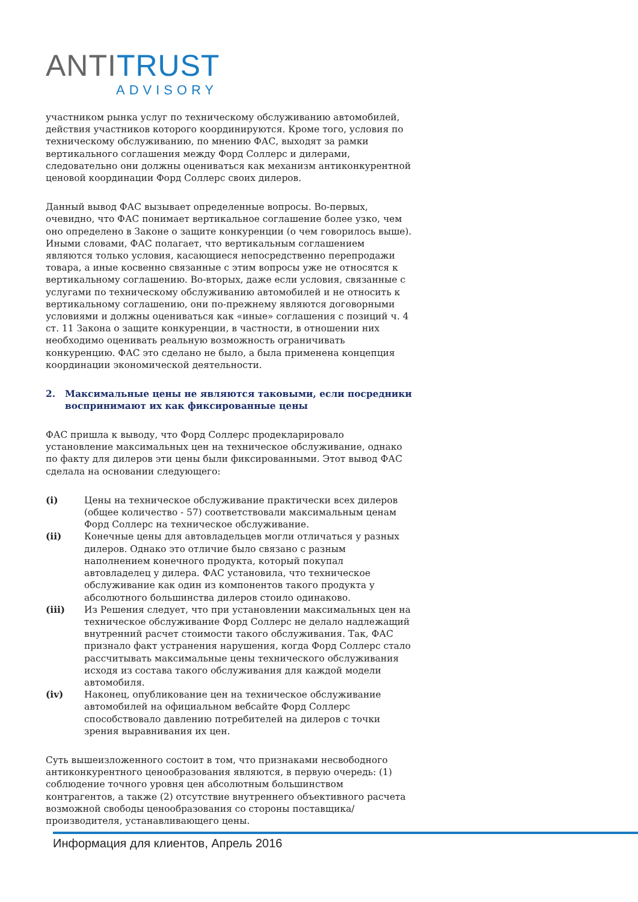ANTI TRUST
ADVISORY
участником рынка услуг по техническому обслуживанию автомобилей, действия участников которого координируются. Кроме того, условия по техническому обслуживанию, по мнению ФАС, выходят за рамки вертикального соглашения между Форд Соллерс и дилерами, следовательно они должны оцениваться как механизм антиконкурентной ценовой координации Форд Соллерс своих дилеров.
Данный вывод ФАС вызывает определенные вопросы. Во-первых, очевидно, что ФАС понимает вертикальное соглашение более узко, чем оно определено в Законе о защите конкуренции (о чем говорилось выше). Иными словами, ФАС полагает, что вертикальным соглашением являются только условия, касающиеся непосредственно перепродажи товара, а иные косвенно связанные с этим вопросы уже не относятся к вертикальному соглашению. Во-вторых, даже если условия, связанные с услугами по техническому обслуживанию автомобилей и не относить к вертикальному соглашению, они по-прежнему являются договорными условиями и должны оцениваться как «иные» соглашения с позиций ч. 4 ст. 11 Закона о защите конкуренции, в частности, в отношении них необходимо оценивать реальную возможность ограничивать конкуренцию. ФАС это сделано не было, а была применена концепция координации экономической деятельности.
2. Максимальные цены не являются таковыми, если посредники воспринимают их как фиксированные цены
ФАС пришла к выводу, что Форд Соллерс продекларировало установление максимальных цен на техническое обслуживание, однако по факту для дилеров эти цены были фиксированными. Этот вывод ФАС сделала на основании следующего:
(i) Цены на техническое обслуживание практически всех дилеров (общее количество - 57) соответствовали максимальным ценам Форд Соллерс на техническое обслуживание.
(ii) Конечные цены для автовладельцев могли отличаться у разных дилеров. Однако это отличие было связано с разным наполнением конечного продукта, который покупал автовладелец у дилера. ФАС установила, что техническое обслуживание как один из компонентов такого продукта у абсолютного большинства дилеров стоило одинаково.
(iii) Из Решения следует, что при установлении максимальных цен на техническое обслуживание Форд Соллерс не делало надлежащий внутренний расчет стоимости такого обслуживания. Так, ФАС признало факт устранения нарушения, когда Форд Соллерс стало рассчитывать максимальные цены технического обслуживания исходя из состава такого обслуживания для каждой модели автомобиля.
(iv) Наконец, опубликование цен на техническое обслуживание автомобилей на официальном вебсайте Форд Соллерс способствовало давлению потребителей на дилеров с точки зрения выравнивания их цен.
Суть вышеизложенного состоит в том, что признаками несвободного антиконкурентного ценообразования являются, в первую очередь: (1) соблюдение точного уровня цен абсолютным большинством контрагентов, а также (2) отсутствие внутреннего объективного расчета возможной свободы ценообразования со стороны поставщика/производителя, устанавливающего цены.
Информация для клиентов, Апрель 2016